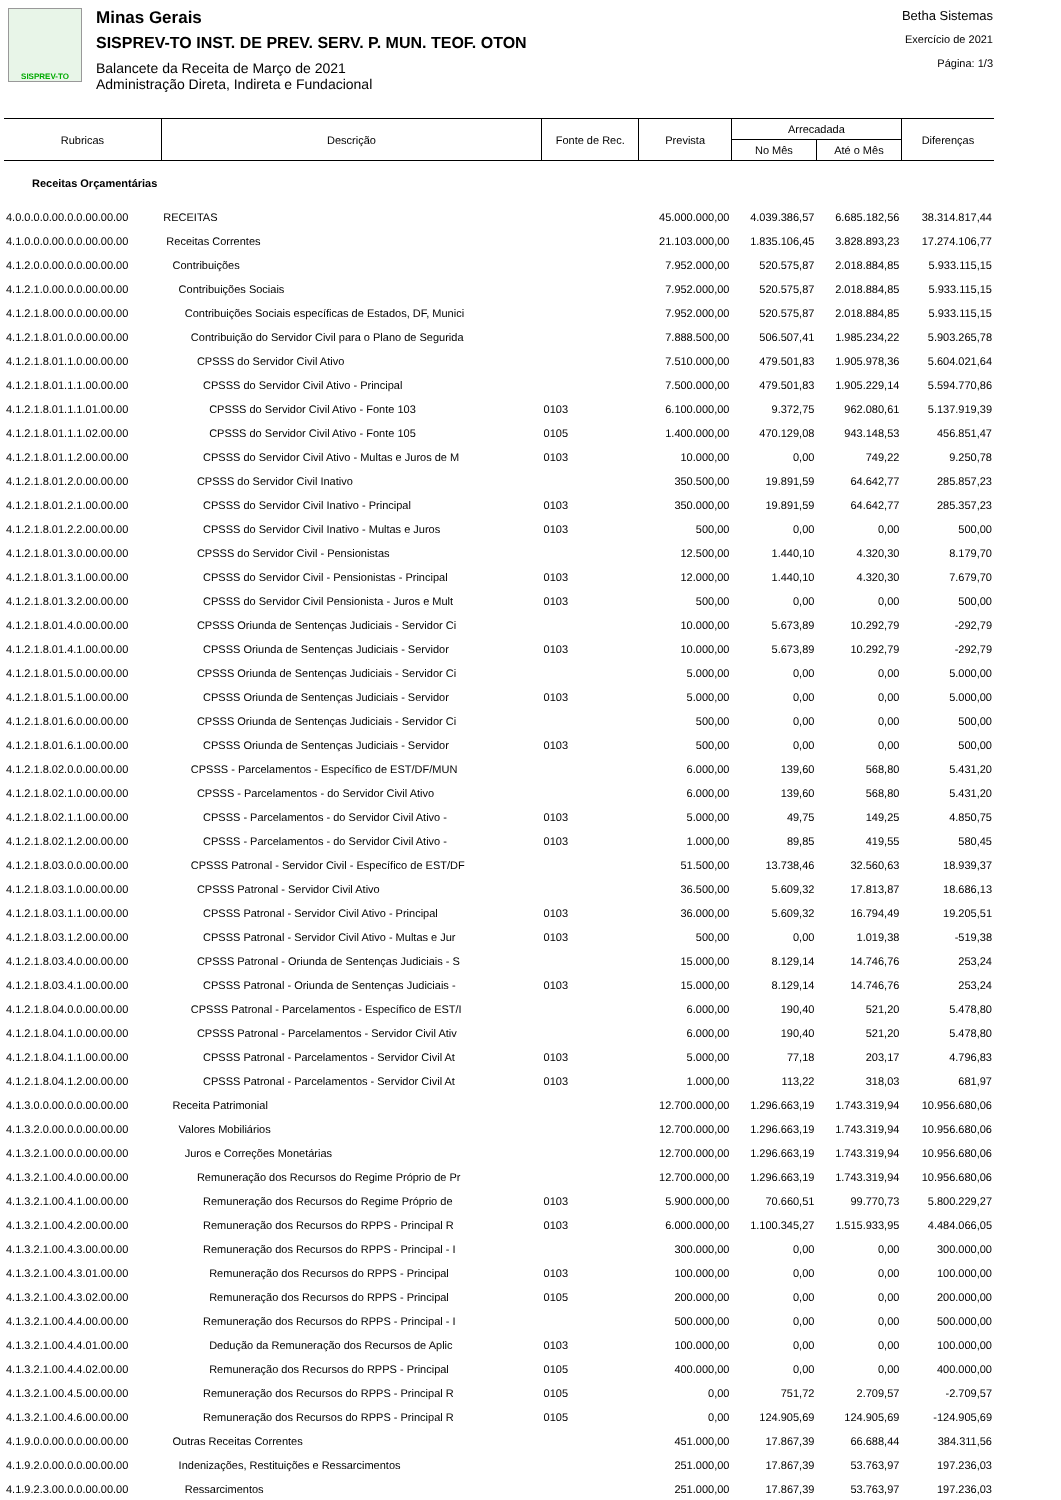SISPREV-TO
Minas Gerais
SISPREV-TO INST. DE PREV. SERV. P. MUN. TEOF. OTON
Balancete da Receita de Março de 2021
Administração Direta, Indireta e Fundacional
Betha Sistemas
Exercício de 2021
Página: 1/3
| Rubricas | Descrição | Fonte de Rec. | Prevista | Arrecadada | | Diferenças |
| --- | --- | --- | --- | --- | --- | --- |
| | | | | No Mês | Até o Mês | |
| Receitas Orçamentárias | | | | | | |
| 4.0.0.0.0.00.0.0.00.00.00 | RECEITAS | | 45.000.000,00 | 4.039.386,57 | 6.685.182,56 | 38.314.817,44 |
| 4.1.0.0.0.00.0.0.00.00.00 | Receitas Correntes | | 21.103.000,00 | 1.835.106,45 | 3.828.893,23 | 17.274.106,77 |
| 4.1.2.0.0.00.0.0.00.00.00 | Contribuições | | 7.952.000,00 | 520.575,87 | 2.018.884,85 | 5.933.115,15 |
| 4.1.2.1.0.00.0.0.00.00.00 | Contribuições Sociais | | 7.952.000,00 | 520.575,87 | 2.018.884,85 | 5.933.115,15 |
| 4.1.2.1.8.00.0.0.00.00.00 | Contribuições Sociais específicas de Estados, DF, Munici | | 7.952.000,00 | 520.575,87 | 2.018.884,85 | 5.933.115,15 |
| 4.1.2.1.8.01.0.0.00.00.00 | Contribuição do Servidor Civil para o Plano de Segurida | | 7.888.500,00 | 506.507,41 | 1.985.234,22 | 5.903.265,78 |
| 4.1.2.1.8.01.1.0.00.00.00 | CPSSS do Servidor Civil Ativo | | 7.510.000,00 | 479.501,83 | 1.905.978,36 | 5.604.021,64 |
| 4.1.2.1.8.01.1.1.00.00.00 | CPSSS do Servidor Civil Ativo - Principal | | 7.500.000,00 | 479.501,83 | 1.905.229,14 | 5.594.770,86 |
| 4.1.2.1.8.01.1.1.01.00.00 | CPSSS do Servidor Civil Ativo - Fonte 103 | 0103 | 6.100.000,00 | 9.372,75 | 962.080,61 | 5.137.919,39 |
| 4.1.2.1.8.01.1.1.02.00.00 | CPSSS do Servidor Civil Ativo - Fonte 105 | 0105 | 1.400.000,00 | 470.129,08 | 943.148,53 | 456.851,47 |
| 4.1.2.1.8.01.1.2.00.00.00 | CPSSS do Servidor Civil Ativo - Multas e Juros de M | 0103 | 10.000,00 | 0,00 | 749,22 | 9.250,78 |
| 4.1.2.1.8.01.2.0.00.00.00 | CPSSS do Servidor Civil Inativo | | 350.500,00 | 19.891,59 | 64.642,77 | 285.857,23 |
| 4.1.2.1.8.01.2.1.00.00.00 | CPSSS do Servidor Civil Inativo - Principal | 0103 | 350.000,00 | 19.891,59 | 64.642,77 | 285.357,23 |
| 4.1.2.1.8.01.2.2.00.00.00 | CPSSS do Servidor Civil Inativo - Multas e Juros | 0103 | 500,00 | 0,00 | 0,00 | 500,00 |
| 4.1.2.1.8.01.3.0.00.00.00 | CPSSS do Servidor Civil - Pensionistas | | 12.500,00 | 1.440,10 | 4.320,30 | 8.179,70 |
| 4.1.2.1.8.01.3.1.00.00.00 | CPSSS do Servidor Civil - Pensionistas - Principal | 0103 | 12.000,00 | 1.440,10 | 4.320,30 | 7.679,70 |
| 4.1.2.1.8.01.3.2.00.00.00 | CPSSS do Servidor Civil Pensionista - Juros e Mult | 0103 | 500,00 | 0,00 | 0,00 | 500,00 |
| 4.1.2.1.8.01.4.0.00.00.00 | CPSSS Oriunda de Sentenças Judiciais - Servidor Ci | | 10.000,00 | 5.673,89 | 10.292,79 | -292,79 |
| 4.1.2.1.8.01.4.1.00.00.00 | CPSSS Oriunda de Sentenças Judiciais - Servidor | 0103 | 10.000,00 | 5.673,89 | 10.292,79 | -292,79 |
| 4.1.2.1.8.01.5.0.00.00.00 | CPSSS Oriunda de Sentenças Judiciais - Servidor Ci | | 5.000,00 | 0,00 | 0,00 | 5.000,00 |
| 4.1.2.1.8.01.5.1.00.00.00 | CPSSS Oriunda de Sentenças Judiciais - Servidor | 0103 | 5.000,00 | 0,00 | 0,00 | 5.000,00 |
| 4.1.2.1.8.01.6.0.00.00.00 | CPSSS Oriunda de Sentenças Judiciais - Servidor Ci | | 500,00 | 0,00 | 0,00 | 500,00 |
| 4.1.2.1.8.01.6.1.00.00.00 | CPSSS Oriunda de Sentenças Judiciais - Servidor | 0103 | 500,00 | 0,00 | 0,00 | 500,00 |
| 4.1.2.1.8.02.0.0.00.00.00 | CPSSS - Parcelamentos - Específico de EST/DF/MUN | | 6.000,00 | 139,60 | 568,80 | 5.431,20 |
| 4.1.2.1.8.02.1.0.00.00.00 | CPSSS - Parcelamentos - do Servidor Civil Ativo | | 6.000,00 | 139,60 | 568,80 | 5.431,20 |
| 4.1.2.1.8.02.1.1.00.00.00 | CPSSS - Parcelamentos - do Servidor Civil Ativo - | 0103 | 5.000,00 | 49,75 | 149,25 | 4.850,75 |
| 4.1.2.1.8.02.1.2.00.00.00 | CPSSS - Parcelamentos - do Servidor Civil Ativo - | 0103 | 1.000,00 | 89,85 | 419,55 | 580,45 |
| 4.1.2.1.8.03.0.0.00.00.00 | CPSSS Patronal - Servidor Civil - Específico de EST/DF | | 51.500,00 | 13.738,46 | 32.560,63 | 18.939,37 |
| 4.1.2.1.8.03.1.0.00.00.00 | CPSSS Patronal - Servidor Civil Ativo | | 36.500,00 | 5.609,32 | 17.813,87 | 18.686,13 |
| 4.1.2.1.8.03.1.1.00.00.00 | CPSSS Patronal - Servidor Civil Ativo - Principal | 0103 | 36.000,00 | 5.609,32 | 16.794,49 | 19.205,51 |
| 4.1.2.1.8.03.1.2.00.00.00 | CPSSS Patronal - Servidor Civil Ativo - Multas e Jur | 0103 | 500,00 | 0,00 | 1.019,38 | -519,38 |
| 4.1.2.1.8.03.4.0.00.00.00 | CPSSS Patronal - Oriunda de Sentenças Judiciais - S | | 15.000,00 | 8.129,14 | 14.746,76 | 253,24 |
| 4.1.2.1.8.03.4.1.00.00.00 | CPSSS Patronal - Oriunda de Sentenças Judiciais - | 0103 | 15.000,00 | 8.129,14 | 14.746,76 | 253,24 |
| 4.1.2.1.8.04.0.0.00.00.00 | CPSSS Patronal - Parcelamentos - Específico de EST/I | | 6.000,00 | 190,40 | 521,20 | 5.478,80 |
| 4.1.2.1.8.04.1.0.00.00.00 | CPSSS Patronal - Parcelamentos - Servidor Civil Ativ | | 6.000,00 | 190,40 | 521,20 | 5.478,80 |
| 4.1.2.1.8.04.1.1.00.00.00 | CPSSS Patronal - Parcelamentos - Servidor Civil At | 0103 | 5.000,00 | 77,18 | 203,17 | 4.796,83 |
| 4.1.2.1.8.04.1.2.00.00.00 | CPSSS Patronal - Parcelamentos - Servidor Civil At | 0103 | 1.000,00 | 113,22 | 318,03 | 681,97 |
| 4.1.3.0.0.00.0.0.00.00.00 | Receita Patrimonial | | 12.700.000,00 | 1.296.663,19 | 1.743.319,94 | 10.956.680,06 |
| 4.1.3.2.0.00.0.0.00.00.00 | Valores Mobiliários | | 12.700.000,00 | 1.296.663,19 | 1.743.319,94 | 10.956.680,06 |
| 4.1.3.2.1.00.0.0.00.00.00 | Juros e Correções Monetárias | | 12.700.000,00 | 1.296.663,19 | 1.743.319,94 | 10.956.680,06 |
| 4.1.3.2.1.00.4.0.00.00.00 | Remuneração dos Recursos do Regime Próprio de Pr | | 12.700.000,00 | 1.296.663,19 | 1.743.319,94 | 10.956.680,06 |
| 4.1.3.2.1.00.4.1.00.00.00 | Remuneração dos Recursos do Regime Próprio de | 0103 | 5.900.000,00 | 70.660,51 | 99.770,73 | 5.800.229,27 |
| 4.1.3.2.1.00.4.2.00.00.00 | Remuneração dos Recursos do RPPS - Principal R | 0103 | 6.000.000,00 | 1.100.345,27 | 1.515.933,95 | 4.484.066,05 |
| 4.1.3.2.1.00.4.3.00.00.00 | Remuneração dos Recursos do RPPS - Principal - I | | 300.000,00 | 0,00 | 0,00 | 300.000,00 |
| 4.1.3.2.1.00.4.3.01.00.00 | Remuneração dos Recursos do RPPS - Principal | 0103 | 100.000,00 | 0,00 | 0,00 | 100.000,00 |
| 4.1.3.2.1.00.4.3.02.00.00 | Remuneração dos Recursos do RPPS - Principal | 0105 | 200.000,00 | 0,00 | 0,00 | 200.000,00 |
| 4.1.3.2.1.00.4.4.00.00.00 | Remuneração dos Recursos do RPPS - Principal - I | | 500.000,00 | 0,00 | 0,00 | 500.000,00 |
| 4.1.3.2.1.00.4.4.01.00.00 | Dedução da Remuneração dos Recursos de Aplic | 0103 | 100.000,00 | 0,00 | 0,00 | 100.000,00 |
| 4.1.3.2.1.00.4.4.02.00.00 | Remuneração dos Recursos do RPPS - Principal | 0105 | 400.000,00 | 0,00 | 0,00 | 400.000,00 |
| 4.1.3.2.1.00.4.5.00.00.00 | Remuneração dos Recursos do RPPS - Principal R | 0105 | 0,00 | 751,72 | 2.709,57 | -2.709,57 |
| 4.1.3.2.1.00.4.6.00.00.00 | Remuneração dos Recursos do RPPS - Principal R | 0105 | 0,00 | 124.905,69 | 124.905,69 | -124.905,69 |
| 4.1.9.0.0.00.0.0.00.00.00 | Outras Receitas Correntes | | 451.000,00 | 17.867,39 | 66.688,44 | 384.311,56 |
| 4.1.9.2.0.00.0.0.00.00.00 | Indenizações, Restituições e Ressarcimentos | | 251.000,00 | 17.867,39 | 53.763,97 | 197.236,03 |
| 4.1.9.2.3.00.0.0.00.00.00 | Ressarcimentos | | 251.000,00 | 17.867,39 | 53.763,97 | 197.236,03 |